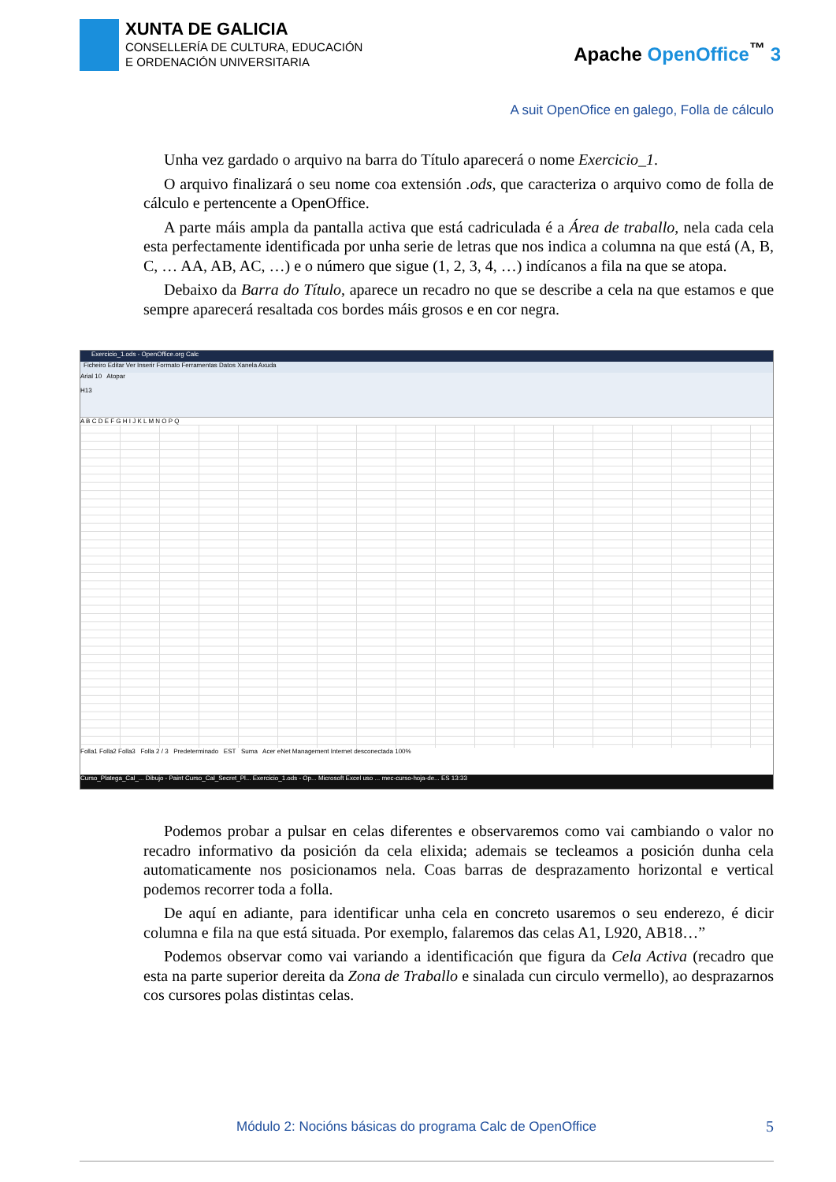XUNTA DE GALICIA
CONSELLERÍA DE CULTURA, EDUCACIÓN
E ORDENACIÓN UNIVERSITARIA
Apache OpenOffice<sup>™</sup> 3
A suit OpenOfice en galego, Folla de cálculo
Unha vez gardado o arquivo na barra do Título aparecerá o nome Exercicio_1.
O arquivo finalizará o seu nome coa extensión .ods, que caracteriza o arquivo como de folla de cálculo e pertencente a OpenOffice.
A parte máis ampla da pantalla activa que está cadriculada é a Área de traballo, nela cada cela esta perfectamente identificada por unha serie de letras que nos indica a columna na que está (A, B, C, … AA, AB, AC, …) e o número que sigue (1, 2, 3, 4, …) indícanos a fila na que se atopa.
Debaixo da Barra do Título, aparece un recadro no que se describe a cela na que estamos e que sempre aparecerá resaltada cos bordes máis grosos e en cor negra.
Exercicio_1.ods - OpenOffice.org Calc
Ficheiro Editar Ver Inserir Formato Ferramentas Datos Xanela Axuda
Arial 10 Atopar
H13
A B C D E F G H I J K L M N O P Q
Folla1 Folla2 Folla3 Folla 2 / 3 Predeterminado EST Suma Acer eNet Management Internet desconectada 100%
Curso_Platega_Cal_... Dibujo - Paint Curso_Cal_Secret_Pl... Exercicio_1.ods - Op... Microsoft Excel uso ... mec-curso-hoja-de... ES 13:33
Podemos probar a pulsar en celas diferentes e observaremos como vai cambiando o valor no recadro informativo da posición da cela elixida; ademais se tecleamos a posición dunha cela automaticamente nos posicionamos nela. Coas barras de desprazamento horizontal e vertical podemos recorrer toda a folla.
De aquí en adiante, para identificar unha cela en concreto usaremos o seu enderezo, é dicir columna e fila na que está situada. Por exemplo, falaremos das celas A1, L920, AB18…”
Podemos observar como vai variando a identificación que figura da Cela Activa (recadro que esta na parte superior dereita da Zona de Traballo e sinalada cun circulo vermello), ao desprazarnos cos cursores polas distintas celas.
Módulo 2: Nocións básicas do programa Calc de OpenOffice
5